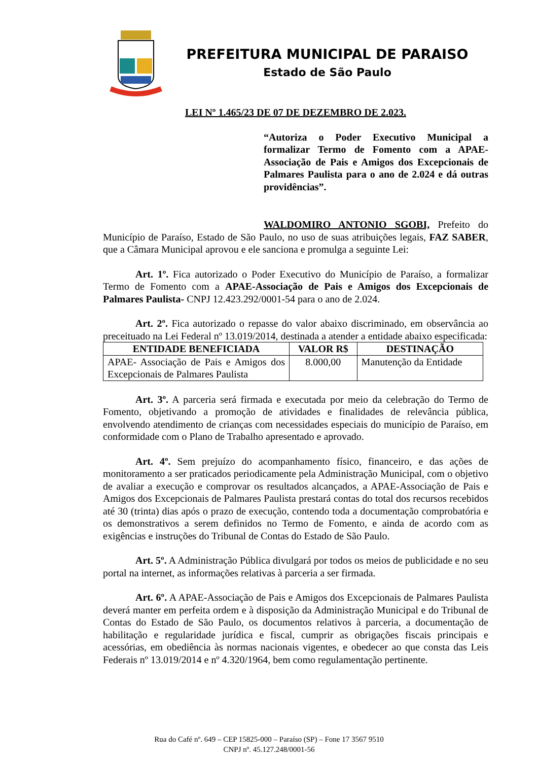PREFEITURA MUNICIPAL DE PARAISO
Estado de São Paulo
LEI Nº 1.465/23 DE 07 DE DEZEMBRO DE 2.023.
“Autoriza o Poder Executivo Municipal a formalizar Termo de Fomento com a APAE-Associação de Pais e Amigos dos Excepcionais de Palmares Paulista para o ano de 2.024 e dá outras providências”.
WALDOMIRO ANTONIO SGOBI, Prefeito do Município de Paraíso, Estado de São Paulo, no uso de suas atribuições legais, FAZ SABER, que a Câmara Municipal aprovou e ele sanciona e promulga a seguinte Lei:
Art. 1º. Fica autorizado o Poder Executivo do Município de Paraíso, a formalizar Termo de Fomento com a APAE-Associação de Pais e Amigos dos Excepcionais de Palmares Paulista- CNPJ 12.423.292/0001-54 para o ano de 2.024.
Art. 2º. Fica autorizado o repasse do valor abaixo discriminado, em observância ao preceituado na Lei Federal nº 13.019/2014, destinada a atender a entidade abaixo especificada:
| ENTIDADE BENEFICIADA | VALOR R$ | DESTINAÇÃO |
| --- | --- | --- |
| APAE- Associação de Pais e Amigos dos Excepcionais de Palmares Paulista | 8.000,00 | Manutenção da Entidade |
Art. 3º. A parceria será firmada e executada por meio da celebração do Termo de Fomento, objetivando a promoção de atividades e finalidades de relevância pública, envolvendo atendimento de crianças com necessidades especiais do município de Paraíso, em conformidade com o Plano de Trabalho apresentado e aprovado.
Art. 4º. Sem prejuízo do acompanhamento físico, financeiro, e das ações de monitoramento a ser praticados periodicamente pela Administração Municipal, com o objetivo de avaliar a execução e comprovar os resultados alcançados, a APAE-Associação de Pais e Amigos dos Excepcionais de Palmares Paulista prestará contas do total dos recursos recebidos até 30 (trinta) dias após o prazo de execução, contendo toda a documentação comprobatória e os demonstrativos a serem definidos no Termo de Fomento, e ainda de acordo com as exigências e instruções do Tribunal de Contas do Estado de São Paulo.
Art. 5º. A Administração Pública divulgará por todos os meios de publicidade e no seu portal na internet, as informações relativas à parceria a ser firmada.
Art. 6º. A APAE-Associação de Pais e Amigos dos Excepcionais de Palmares Paulista deverá manter em perfeita ordem e à disposição da Administração Municipal e do Tribunal de Contas do Estado de São Paulo, os documentos relativos à parceria, a documentação de habilitação e regularidade jurídica e fiscal, cumprir as obrigações fiscais principais e acessórias, em obediência às normas nacionais vigentes, e obedecer ao que consta das Leis Federais nº 13.019/2014 e nº 4.320/1964, bem como regulamentação pertinente.
Rua do Café nº. 649 – CEP 15825-000 – Paraíso (SP) – Fone 17 3567 9510
CNPJ nº. 45.127.248/0001-56